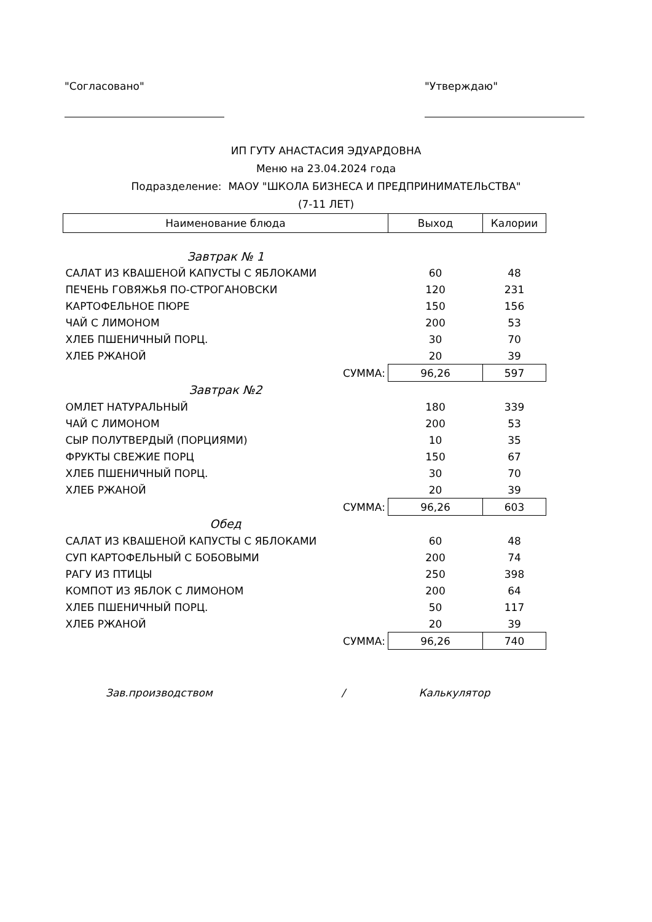"Согласовано" "Утверждаю"
ИП ГУТУ АНАСТАСИЯ ЭДУАРДОВНА
Меню на 23.04.2024 года
Подразделение: МАОУ "ШКОЛА БИЗНЕСА И ПРЕДПРИНИМАТЕЛЬСТВА"
(7-11 ЛЕТ)
| Наименование блюда | Выход | Калории |
| --- | --- | --- |
| Завтрак № 1 | | |
| САЛАТ ИЗ КВАШЕНОЙ КАПУСТЫ С ЯБЛОКАМИ | 60 | 48 |
| ПЕЧЕНЬ ГОВЯЖЬЯ ПО-СТРОГАНОВСКИ | 120 | 231 |
| КАРТОФЕЛЬНОЕ ПЮРЕ | 150 | 156 |
| ЧАЙ С ЛИМОНОМ | 200 | 53 |
| ХЛЕБ ПШЕНИЧНЫЙ ПОРЦ. | 30 | 70 |
| ХЛЕБ РЖАНОЙ | 20 | 39 |
| СУММА: | 96,26 | 597 |
| Завтрак №2 | | |
| ОМЛЕТ НАТУРАЛЬНЫЙ | 180 | 339 |
| ЧАЙ С ЛИМОНОМ | 200 | 53 |
| СЫР ПОЛУТВЕРДЫЙ (ПОРЦИЯМИ) | 10 | 35 |
| ФРУКТЫ СВЕЖИЕ ПОРЦ | 150 | 67 |
| ХЛЕБ ПШЕНИЧНЫЙ ПОРЦ. | 30 | 70 |
| ХЛЕБ РЖАНОЙ | 20 | 39 |
| СУММА: | 96,26 | 603 |
| Обед | | |
| САЛАТ ИЗ КВАШЕНОЙ КАПУСТЫ С ЯБЛОКАМИ | 60 | 48 |
| СУП КАРТОФЕЛЬНЫЙ С БОБОВЫМИ | 200 | 74 |
| РАГУ ИЗ ПТИЦЫ | 250 | 398 |
| КОМПОТ ИЗ ЯБЛОК С ЛИМОНОМ | 200 | 64 |
| ХЛЕБ ПШЕНИЧНЫЙ ПОРЦ. | 50 | 117 |
| ХЛЕБ РЖАНОЙ | 20 | 39 |
| СУММА: | 96,26 | 740 |
Зав.производством / Калькулятор